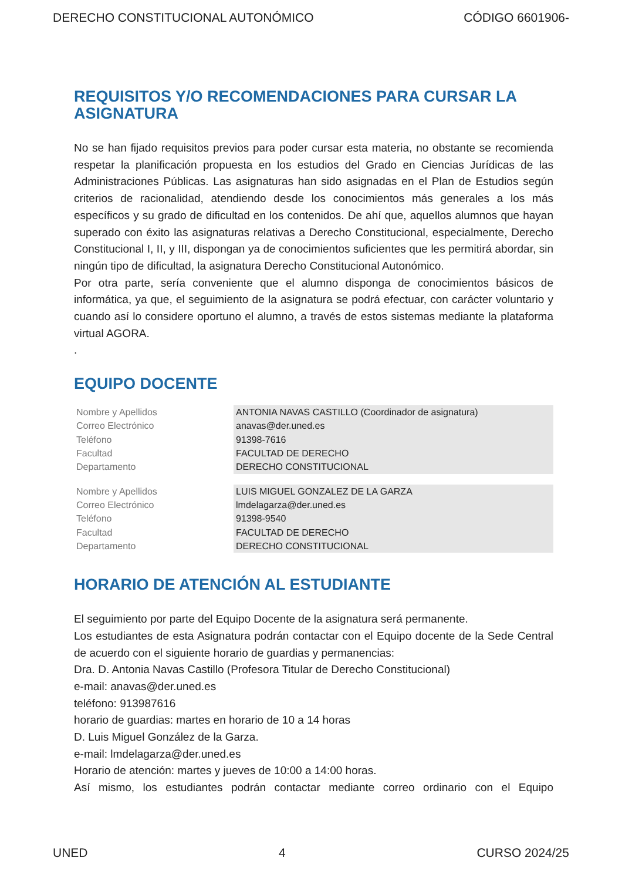DERECHO CONSTITUCIONAL AUTONÓMICO CÓDIGO 6601906-
REQUISITOS Y/O RECOMENDACIONES PARA CURSAR LA ASIGNATURA
No se han fijado requisitos previos para poder cursar esta materia, no obstante se recomienda respetar la planificación propuesta en los estudios del Grado en Ciencias Jurídicas de las Administraciones Públicas. Las asignaturas han sido asignadas en el Plan de Estudios según criterios de racionalidad, atendiendo desde los conocimientos más generales a los más específicos y su grado de dificultad en los contenidos. De ahí que, aquellos alumnos que hayan superado con éxito las asignaturas relativas a Derecho Constitucional, especialmente, Derecho Constitucional I, II, y III, dispongan ya de conocimientos suficientes que les permitirá abordar, sin ningún tipo de dificultad, la asignatura Derecho Constitucional Autonómico.
Por otra parte, sería conveniente que el alumno disponga de conocimientos básicos de informática, ya que, el seguimiento de la asignatura se podrá efectuar, con carácter voluntario y cuando así lo considere oportuno el alumno, a través de estos sistemas mediante la plataforma virtual AGORA.
.
EQUIPO DOCENTE
| Nombre y Apellidos | ANTONIA NAVAS CASTILLO (Coordinador de asignatura) |
| Correo Electrónico | anavas@der.uned.es |
| Teléfono | 91398-7616 |
| Facultad | FACULTAD DE DERECHO |
| Departamento | DERECHO CONSTITUCIONAL |
| Nombre y Apellidos | LUIS MIGUEL GONZALEZ DE LA GARZA |
| Correo Electrónico | lmdelagarza@der.uned.es |
| Teléfono | 91398-9540 |
| Facultad | FACULTAD DE DERECHO |
| Departamento | DERECHO CONSTITUCIONAL |
HORARIO DE ATENCIÓN AL ESTUDIANTE
El seguimiento por parte del Equipo Docente de la asignatura será permanente.
Los estudiantes de esta Asignatura podrán contactar con el Equipo docente de la Sede Central de acuerdo con el siguiente horario de guardias y permanencias:
Dra. D. Antonia Navas Castillo (Profesora Titular de Derecho Constitucional)
e-mail: anavas@der.uned.es
teléfono: 913987616
horario de guardias: martes en horario de 10 a 14 horas
D. Luis Miguel González de la Garza.
e-mail: lmdelagarza@der.uned.es
Horario de atención: martes y jueves de 10:00 a 14:00 horas.
Así mismo, los estudiantes podrán contactar mediante correo ordinario con el Equipo
UNED 4 CURSO 2024/25